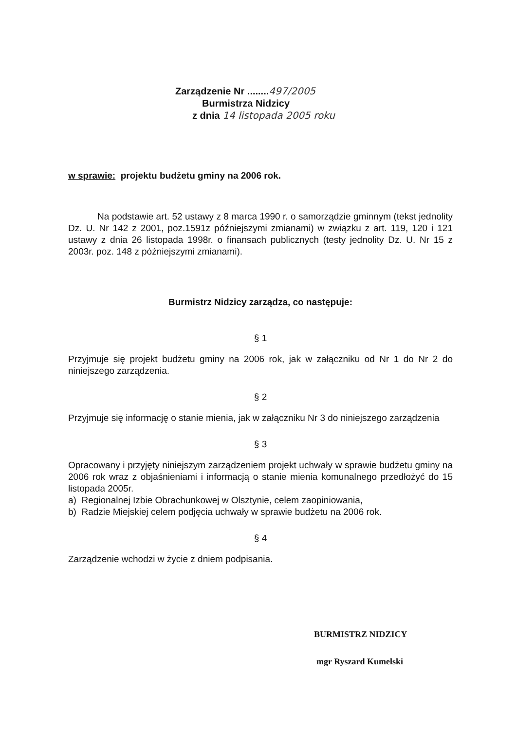Zarządzenie Nr ........497/2005
Burmistrza Nidzicy
z dnia 14 listopada 2005 roku
w sprawie: projektu budżetu gminy na 2006 rok.
Na podstawie art. 52 ustawy z 8 marca 1990 r. o samorządzie gminnym (tekst jednolity Dz. U. Nr 142 z 2001, poz.1591z późniejszymi zmianami) w związku z art. 119, 120 i 121 ustawy z dnia 26 listopada 1998r. o finansach publicznych (testy jednolity Dz. U. Nr 15 z 2003r. poz. 148 z późniejszymi zmianami).
Burmistrz Nidzicy zarządza, co następuje:
§ 1
Przyjmuje się projekt budżetu gminy na 2006 rok, jak w załączniku od Nr 1 do Nr 2 do niniejszego zarządzenia.
§ 2
Przyjmuje się informację o stanie mienia, jak w załączniku Nr 3 do niniejszego zarządzenia
§ 3
Opracowany i przyjęty niniejszym zarządzeniem projekt uchwały w sprawie budżetu gminy na 2006 rok wraz z objaśnieniami i informacją o stanie mienia komunalnego przedłożyć do 15 listopada 2005r.
a) Regionalnej Izbie Obrachunkowej w Olsztynie, celem zaopiniowania,
b) Radzie Miejskiej celem podjęcia uchwały w sprawie budżetu na 2006 rok.
§ 4
Zarządzenie wchodzi w życie z dniem podpisania.
BURMISTRZ NIDZICY
mgr Ryszard Kumelski